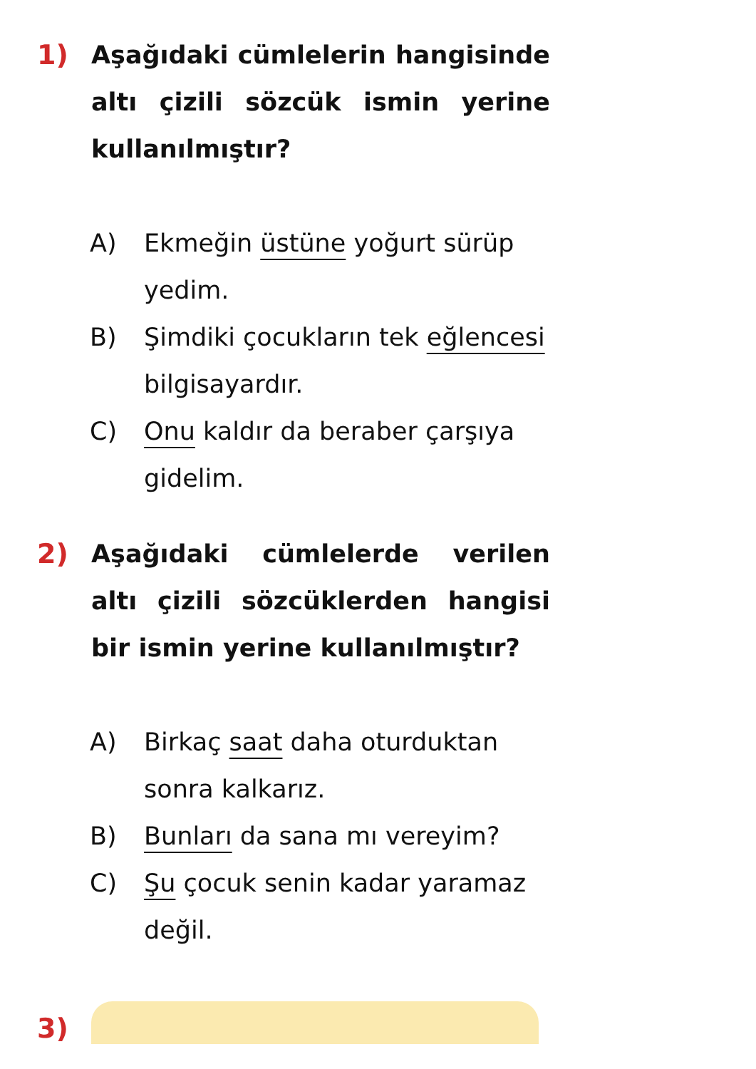1) Aşağıdaki cümlelerin hangisinde altı çizili sözcük ismin yerine kullanılmıştır?
A) Ekmeğin üstüne yoğurt sürüp yedim.
B) Şimdiki çocukların tek eğlencesi bilgisayardır.
C) Onu kaldır da beraber çarşıya gidelim.
2) Aşağıdaki cümlelerde verilen altı çizili sözcüklerden hangisi bir ismin yerine kullanılmıştır?
A) Birkaç saat daha oturduktan sonra kalkarız.
B) Bunları da sana mı vereyim?
C) Şu çocuk senin kadar yaramaz değil.
3)